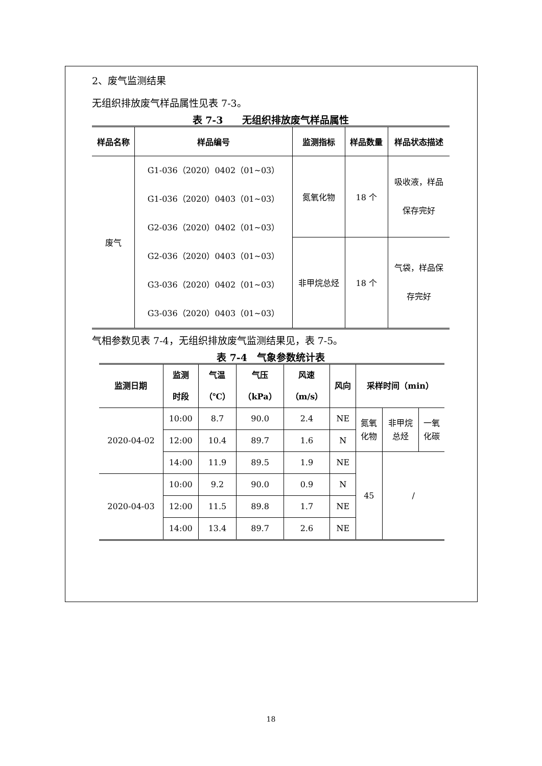2、废气监测结果
无组织排放废气样品属性见表 7-3。
表 7-3　　无组织排放废气样品属性
| 样品名称 | 样品编号 | 监测指标 | 样品数量 | 样品状态描述 |
| --- | --- | --- | --- | --- |
| 废气 | G1-036（2020）0402（01~03） G1-036（2020）0403（01~03） G2-036（2020）0402（01~03） G2-036（2020）0403（01~03） G3-036（2020）0402（01~03） G3-036（2020）0403（01~03） | 氮氧化物 | 18 个 | 吸收液，样品 保存完好 |
| | | 非甲烷总烃 | 18 个 | 气袋，样品保 存完好 |
气相参数见表 7-4，无组织排放废气监测结果见，表 7-5。
表 7-4　气象参数统计表
| 监测日期 | 监测 时段 | 气温 （℃） | 气压 （kPa） | 风速 （m/s） | 风向 | 采样时间（min） | | |
| --- | --- | --- | --- | --- | --- | --- | --- | --- |
| 2020-04-02 | 10:00 | 8.7 | 90.0 | 2.4 | NE | 氮氧 化物 | 非甲烷 总烃 | 一氧 化碳 |
| | 12:00 | 10.4 | 89.7 | 1.6 | N | | | |
| | 14:00 | 11.9 | 89.5 | 1.9 | NE | 45 | / | |
| 2020-04-03 | 10:00 | 9.2 | 90.0 | 0.9 | N | | | |
| | 12:00 | 11.5 | 89.8 | 1.7 | NE | | | |
| | 14:00 | 13.4 | 89.7 | 2.6 | NE | | | |
18